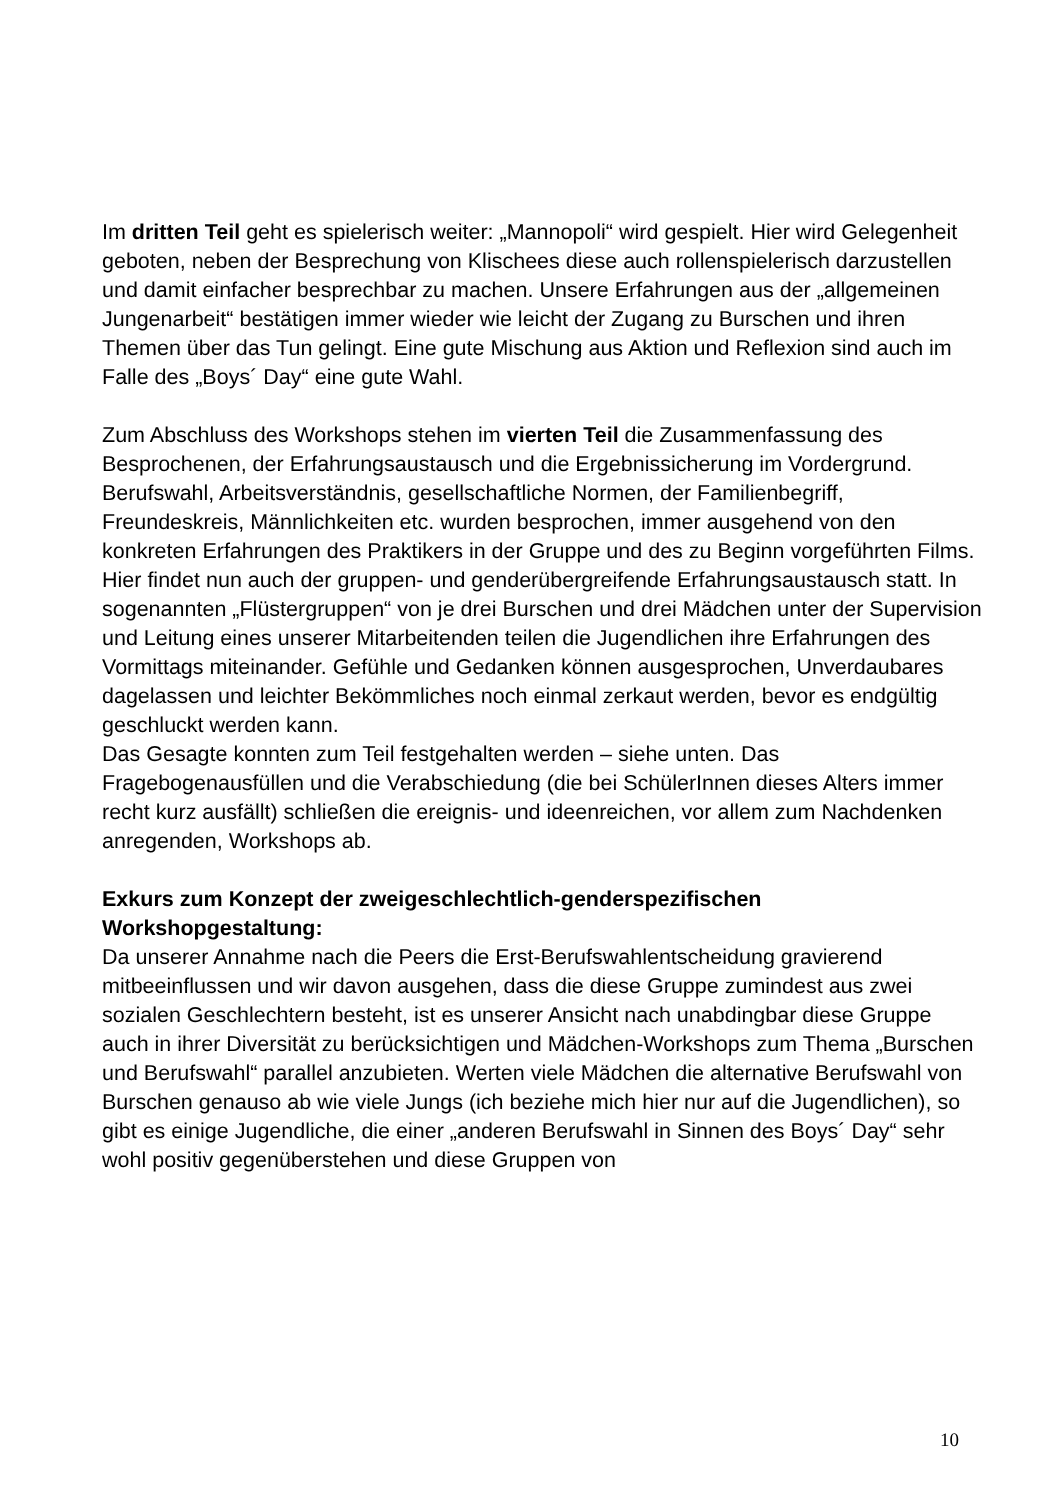Im dritten Teil geht es spielerisch weiter: „Mannopoli“ wird gespielt. Hier wird Gelegenheit geboten, neben der Besprechung von Klischees diese auch rollenspielerisch darzustellen und damit einfacher besprechbar zu machen. Unsere Erfahrungen aus der „allgemeinen Jungenarbeit“ bestätigen immer wieder wie leicht der Zugang zu Burschen und ihren Themen über das Tun gelingt. Eine gute Mischung aus Aktion und Reflexion sind auch im Falle des „Boys´ Day“ eine gute Wahl.
Zum Abschluss des Workshops stehen im vierten Teil die Zusammenfassung des Besprochenen, der Erfahrungsaustausch und die Ergebnissicherung im Vordergrund. Berufswahl, Arbeitsverständnis, gesellschaftliche Normen, der Familienbegriff, Freundeskreis, Männlichkeiten etc. wurden besprochen, immer ausgehend von den konkreten Erfahrungen des Praktikers in der Gruppe und des zu Beginn vorgeführten Films.
Hier findet nun auch der gruppen- und genderübergreifende Erfahrungsaustausch statt. In sogenannten „Flüstergruppen“ von je drei Burschen und drei Mädchen unter der Supervision und Leitung eines unserer Mitarbeitenden teilen die Jugendlichen ihre Erfahrungen des Vormittags miteinander. Gefühle und Gedanken können ausgesprochen, Unverdaubares dagelassen und leichter Bekömmliches noch einmal zerkaut werden, bevor es endgültig geschluckt werden kann.
Das Gesagte konnten zum Teil festgehalten werden – siehe unten. Das Fragebogenausfüllen und die Verabschiedung (die bei SchülerInnen dieses Alters immer recht kurz ausfällt) schließen die ereignis- und ideenreichen, vor allem zum Nachdenken anregenden, Workshops ab.
Exkurs zum Konzept der zweigeschlechtlich-genderspezifischen Workshopgestaltung:
Da unserer Annahme nach die Peers die Erst-Berufswahlentscheidung gravierend mitbeeinflussen und wir davon ausgehen, dass die diese Gruppe zumindest aus zwei sozialen Geschlechtern besteht, ist es unserer Ansicht nach unabdingbar diese Gruppe auch in ihrer Diversität zu berücksichtigen und Mädchen-Workshops zum Thema „Burschen und Berufswahl“ parallel anzubieten. Werten viele Mädchen die alternative Berufswahl von Burschen genauso ab wie viele Jungs (ich beziehe mich hier nur auf die Jugendlichen), so gibt es einige Jugendliche, die einer „anderen Berufswahl in Sinnen des Boys´ Day“ sehr wohl positiv gegenüberstehen und diese Gruppen von
10